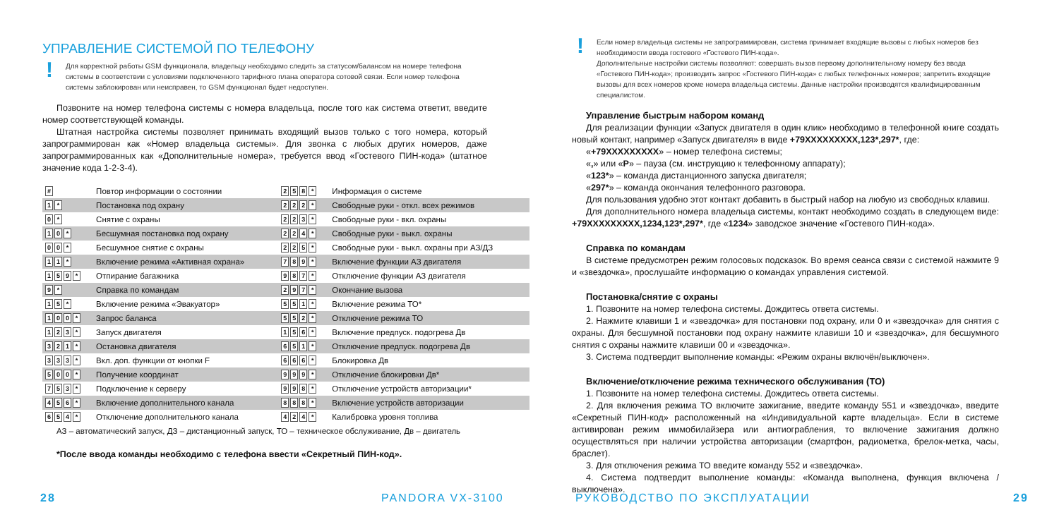УПРАВЛЕНИЕ СИСТЕМОЙ ПО ТЕЛЕФОНУ
! Для корректной работы GSM функционала, владельцу необходимо следить за статусом/балансом на номере телефона системы в соответствии с условиями подключенного тарифного плана оператора сотовой связи. Если номер телефона системы заблокирован или неисправен, то GSM функционал будет недоступен.
Позвоните на номер телефона системы с номера владельца, после того как система ответит, введите номер соответствующей команды.
Штатная настройка системы позволяет принимать входящий вызов только с того номера, который запрограммирован как «Номер владельца системы». Для звонка с любых других номеров, даже запрограммированных как «Дополнительные номера», требуется ввод «Гостевого ПИН-кода» (штатное значение кода 1-2-3-4).
| # | Повтор информации о состоянии | 2 5 8 * | Информация о системе |
| 1 * | Постановка под охрану | 2 2 2 * | Свободные руки - откл. всех режимов |
| 0 * | Снятие с охраны | 2 2 3 * | Свободные руки - вкл. охраны |
| 1 0 * | Бесшумная постановка под охрану | 2 2 4 * | Свободные руки - выкл. охраны |
| 0 0 * | Бесшумное снятие с охраны | 2 2 5 * | Свободные руки - выкл. охраны при АЗ/ДЗ |
| 1 1 * | Включение режима «Активная охрана» | 7 8 9 * | Включение функции АЗ двигателя |
| 1 5 9 * | Отпирание багажника | 9 8 7 * | Отключение функции АЗ двигателя |
| 9 * | Справка по командам | 2 9 7 * | Окончание вызова |
| 1 5 * | Включение режима «Эвакуатор» | 5 5 1 * | Включение режима ТО* |
| 1 0 0 * | Запрос баланса | 5 5 2 * | Отключение режима ТО |
| 1 2 3 * | Запуск двигателя | 1 5 6 * | Включение предпуск. подогрева Дв |
| 3 2 1 * | Остановка двигателя | 6 5 1 * | Отключение предпуск. подогрева Дв |
| 3 3 3 * | Вкл. доп. функции от кнопки F | 6 6 6 * | Блокировка Дв |
| 5 0 0 * | Получение координат | 9 9 9 * | Отключение блокировки Дв* |
| 7 5 3 * | Подключение к серверу | 9 9 8 * | Отключение устройств авторизации* |
| 4 5 6 * | Включение дополнительного канала | 8 8 8 * | Включение устройств авторизации |
| 6 5 4 * | Отключение дополнительного канала | 4 2 4 * | Калибровка уровня топлива |
АЗ – автоматический запуск, ДЗ – дистанционный запуск, ТО – техническое обслуживание, Дв – двигатель
*После ввода команды необходимо с телефона ввести «Секретный ПИН-код».
28 PANDORA VX-3100
! Если номер владельца системы не запрограммирован, система принимает входящие вызовы с любых номеров без необходимости ввода гостевого «Гостевого ПИН-кода».
Дополнительные настройки системы позволяют: совершать вызов первому дополнительному номеру без ввода «Гостевого ПИН-кода»; производить запрос «Гостевого ПИН-кода» с любых телефонных номеров; запретить входящие вызовы для всех номеров кроме номера владельца системы. Данные настройки производятся квалифицированным специалистом.
Управление быстрым набором команд
Для реализации функции «Запуск двигателя в один клик» необходимо в телефонной книге создать новый контакт, например «Запуск двигателя» в виде +79XXXXXXXXX,123*,297*, где:
«+79XXXXXXXXX» – номер телефона системы;
«,» или «P» – пауза (см. инструкцию к телефонному аппарату);
«123*» – команда дистанционного запуска двигателя;
«297*» – команда окончания телефонного разговора.
Для пользования удобно этот контакт добавить в быстрый набор на любую из свободных клавиш.
Для дополнительного номера владельца системы, контакт необходимо создать в следующем виде: +79XXXXXXXXX,1234,123*,297*, где «1234» заводское значение «Гостевого ПИН-кода».
Справка по командам
В системе предусмотрен режим голосовых подсказок. Во время сеанса связи с системой нажмите 9 и «звездочка», прослушайте информацию о командах управления системой.
Постановка/снятие с охраны
1. Позвоните на номер телефона системы. Дождитесь ответа системы.
2. Нажмите клавиши 1 и «звездочка» для постановки под охрану, или 0 и «звездочка» для снятия с охраны. Для бесшумной постановки под охрану нажмите клавиши 10 и «звездочка», для бесшумного снятия с охраны нажмите клавиши 00 и «звездочка».
3. Система подтвердит выполнение команды: «Режим охраны включён/выключен».
Включение/отключение режима технического обслуживания (ТО)
1. Позвоните на номер телефона системы. Дождитесь ответа системы.
2. Для включения режима ТО включите зажигание, введите команду 551 и «звездочка», введите «Секретный ПИН-код» расположенный на «Индивидуальной карте владельца». Если в системе активирован режим иммобилайзера или антиограбления, то включение зажигания должно осуществляться при наличии устройства авторизации (смартфон, радиометка, брелок-метка, часы, браслет).
3. Для отключения режима ТО введите команду 552 и «звездочка».
4. Система подтвердит выполнение команды: «Команда выполнена, функция включена / выключена».
РУКОВОДСТВО ПО ЭКСПЛУАТАЦИИ 29